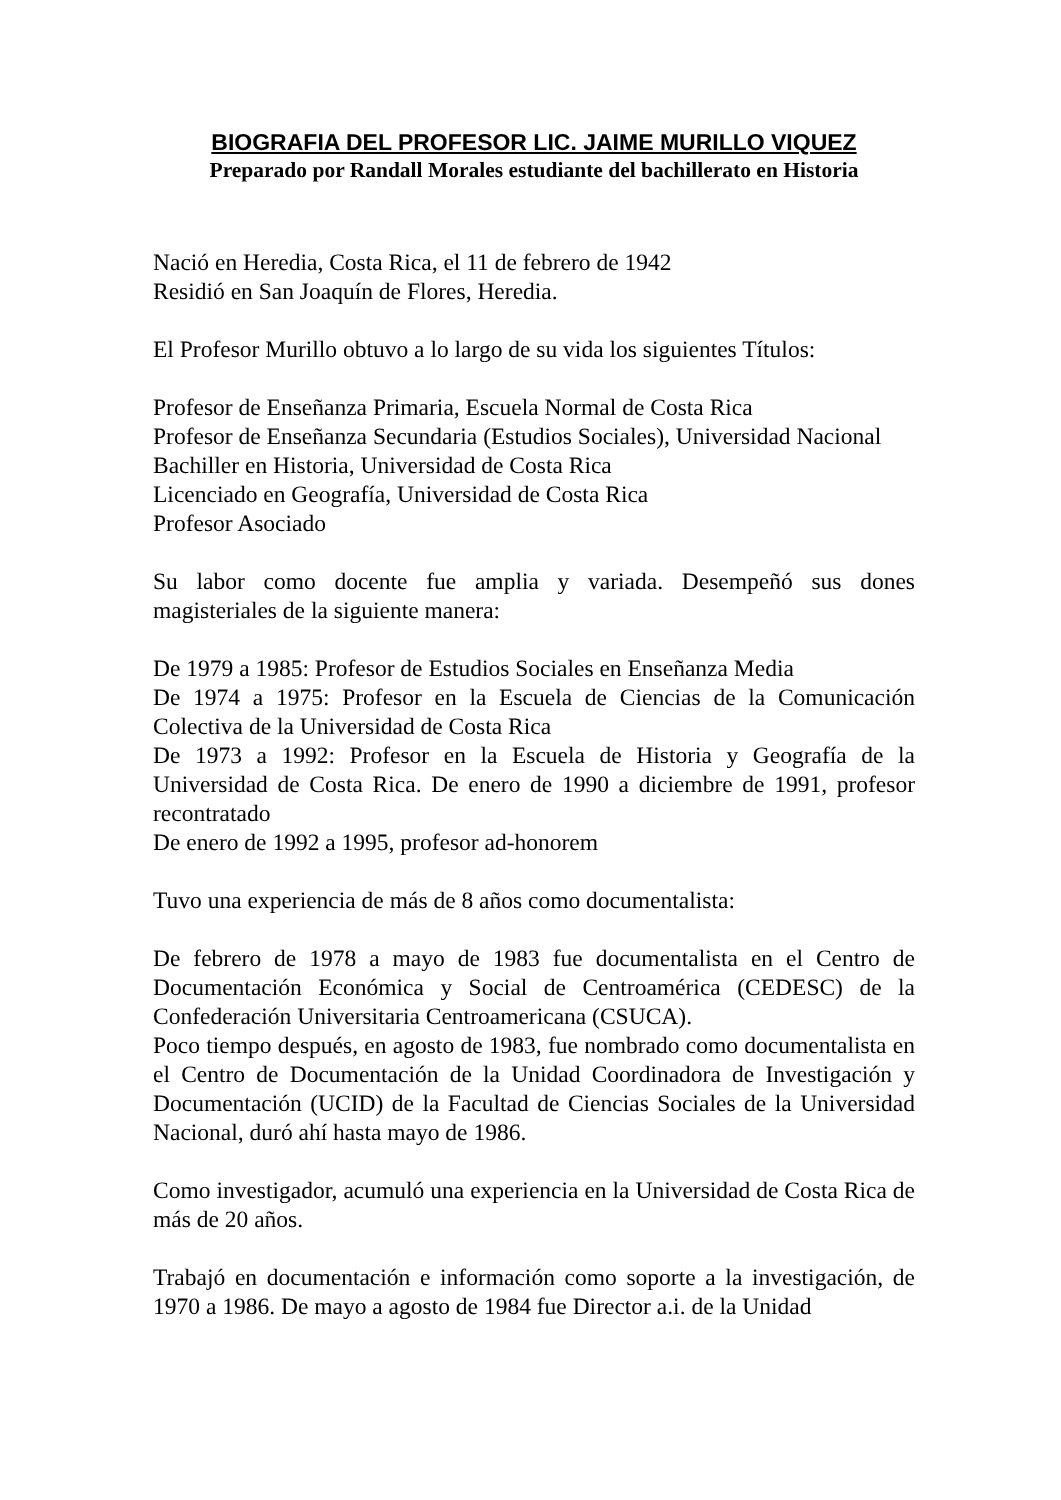BIOGRAFIA DEL PROFESOR LIC. JAIME MURILLO VIQUEZ
Preparado por Randall Morales estudiante del bachillerato en Historia
Nació en Heredia, Costa Rica, el 11 de febrero de 1942
Residió en San Joaquín de Flores, Heredia.
El Profesor Murillo obtuvo a lo largo de su vida los siguientes Títulos:
Profesor de Enseñanza Primaria, Escuela Normal de Costa Rica
Profesor de Enseñanza Secundaria (Estudios Sociales), Universidad Nacional
Bachiller en Historia, Universidad de Costa Rica
Licenciado en Geografía, Universidad de Costa Rica
Profesor Asociado
Su labor como docente fue amplia y variada. Desempeñó sus dones magisteriales de la siguiente manera:
De 1979 a 1985: Profesor de Estudios Sociales en Enseñanza Media
De 1974 a 1975: Profesor en la Escuela de Ciencias de la Comunicación Colectiva de la Universidad de Costa Rica
De 1973 a 1992: Profesor en la Escuela de Historia y Geografía de la Universidad de Costa Rica. De enero de 1990 a diciembre de 1991, profesor recontratado
De enero de 1992 a 1995, profesor ad-honorem
Tuvo una experiencia de más de 8 años como documentalista:
De febrero de 1978 a mayo de 1983 fue documentalista en el Centro de Documentación Económica y Social de Centroamérica (CEDESC) de la Confederación Universitaria Centroamericana (CSUCA).
Poco tiempo después, en agosto de 1983, fue nombrado como documentalista en el Centro de Documentación de la Unidad Coordinadora de Investigación y Documentación (UCID) de la Facultad de Ciencias Sociales de la Universidad Nacional, duró ahí hasta mayo de 1986.
Como investigador, acumuló una experiencia en la Universidad de Costa Rica de más de 20 años.
Trabajó en documentación e información como soporte a la investigación, de 1970 a 1986. De mayo a agosto de 1984 fue Director a.i. de la Unidad